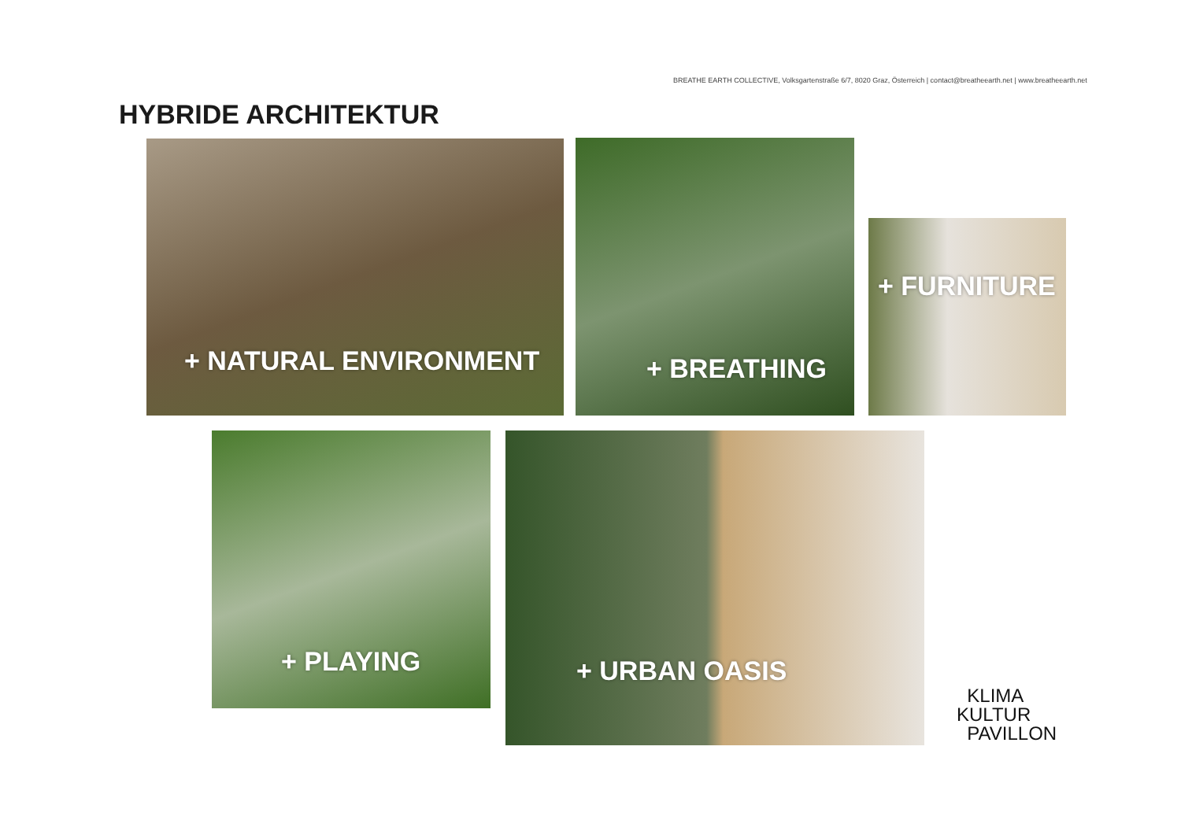BREATHE EARTH COLLECTIVE, Volksgartenstraße 6/7, 8020 Graz, Österreich | contact@breatheearth.net | www.breatheearth.net
HYBRIDE ARCHITEKTUR
+ NATURAL ENVIRONMENT + BREATHING
+ FURNITURE
+ PLAYING + URBAN OASIS
KLIMA
KULTUR
PAVILLON